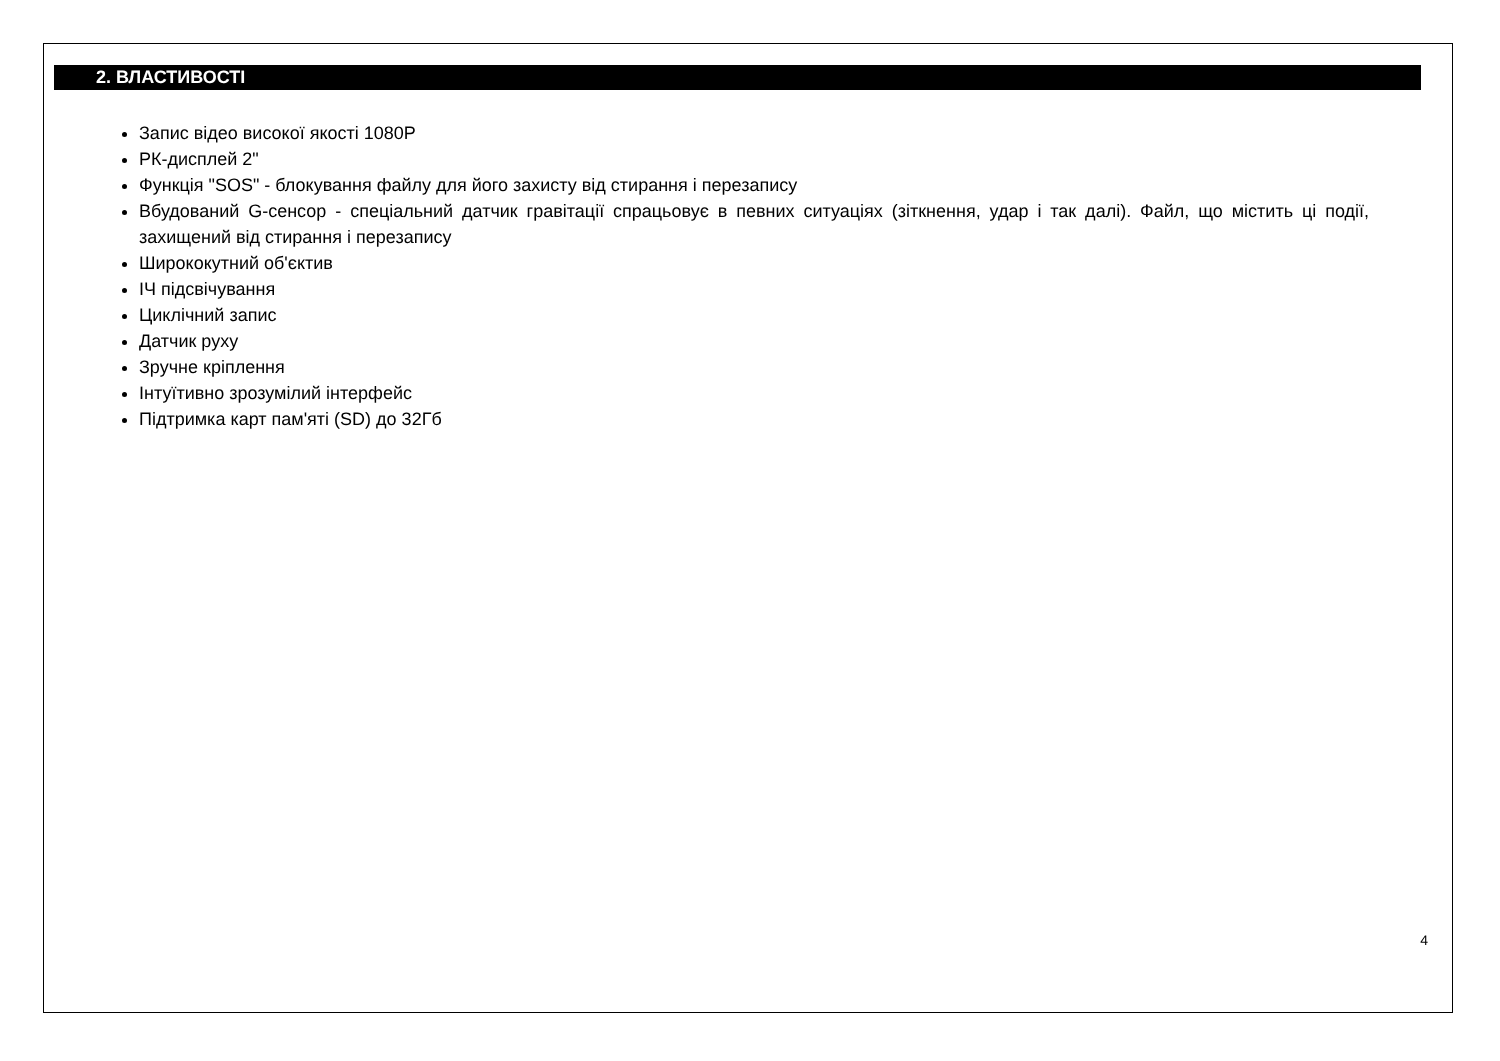2. ВЛАСТИВОСТІ
Запис відео високої якості 1080P
РК-дисплей 2"
Функція "SOS" - блокування файлу для його захисту від стирання і перезапису
Вбудований G-сенсор - спеціальний датчик гравітації спрацьовує в певних ситуаціях (зіткнення, удар і так далі). Файл, що містить ці події, захищений від стирання і перезапису
Ширококутний об'єктив
ІЧ підсвічування
Циклічний запис
Датчик руху
Зручне кріплення
Інтуїтивно зрозумілий інтерфейс
Підтримка карт пам'яті (SD) до 32Гб
4